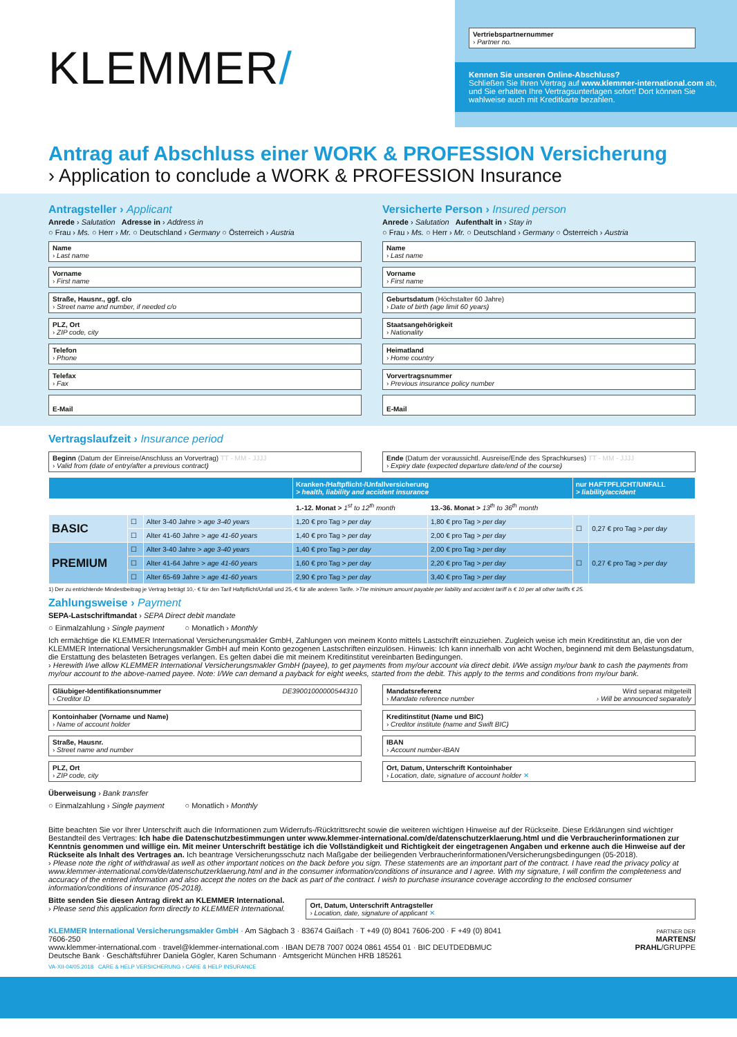KLEMMER/
Vertriebspartnernummer
› Partner no.
Kennen Sie unseren Online-Abschluss?
Schließen Sie Ihren Vertrag auf www.klemmer-international.com ab, und Sie erhalten Ihre Vertragsunterlagen sofort! Dort können Sie wahlweise auch mit Kreditkarte bezahlen.
Antrag auf Abschluss einer WORK & PROFESSION Versicherung
› Application to conclude a WORK & PROFESSION Insurance
Antragsteller › Applicant
Anrede › Salutation Adresse in › Address in
○ Frau › Ms. ○ Herr › Mr. ○ Deutschland › Germany ○ Österreich › Austria
Name
› Last name
Vorname
› First name
Straße, Hausnr., ggf. c/o
› Street name and number, if needed c/o
PLZ, Ort
› ZIP code, city
Telefon
› Phone
Telefax
› Fax
E-Mail
Versicherte Person › Insured person
Anrede › Salutation Aufenthalt in › Stay in
○ Frau › Ms. ○ Herr › Mr. ○ Deutschland › Germany ○ Österreich › Austria
Name
› Last name
Vorname
› First name
Geburtsdatum (Höchstalter 60 Jahre)
› Date of birth (age limit 60 years)
Staatsangehörigkeit
› Nationality
Heimatland
› Home country
Vorvertragsnummer
› Previous insurance policy number
E-Mail
Vertragslaufzeit › Insurance period
Beginn (Datum der Einreise/Anschluss an Vorvertrag) TT - MM - JJJJ
› Valid from (date of entry/after a previous contract)
Ende (Datum der voraussichtl. Ausreise/Ende des Sprachkurses) TT - MM - JJJJ
› Expiry date (expected departure date/end of the course)
| | | | Kranken-/Haftpflicht-/Unfallversicherung > health, liability and accident insurance | | nur HAFTPFLICHT/UNFALL > liability/accident | |
| --- | --- | --- | --- | --- | --- | --- |
| | | | 1.-12. Monat > 1<sup>st</sup> to 12<sup>th</sup> month | 13.-36. Monat > 13<sup>th</sup> to 36<sup>th</sup> month | | |
| BASIC | ☐ | Alter 3-40 Jahre > age 3-40 years | 1,20 € pro Tag > per day | 1,80 € pro Tag > per day | ☐ | 0,27 € pro Tag > per day |
| | ☐ | Alter 41-60 Jahre > age 41-60 years | 1,40 € pro Tag > per day | 2,00 € pro Tag > per day | | |
| PREMIUM | ☐ | Alter 3-40 Jahre > age 3-40 years | 1,40 € pro Tag > per day | 2,00 € pro Tag > per day | ☐ | 0,27 € pro Tag > per day |
| | ☐ | Alter 41-64 Jahre > age 41-60 years | 1,60 € pro Tag > per day | 2,20 € pro Tag > per day | | |
| | ☐ | Alter 65-69 Jahre > age 41-60 years | 2,90 € pro Tag > per day | 3,40 € pro Tag > per day | | |
1) Der zu entrichtende Mindestbeitrag je Vertrag beträgt 10,- € für den Tarif Haftpflicht/Unfall und 25,-€ für alle anderen Tarife. >The minimum amount payable per liability and accident tariff is € 10 per all other tariffs € 25.
Zahlungsweise › Payment
SEPA-Lastschriftmandat › SEPA Direct debit mandate
○ Einmalzahlung › Single payment
○ Monatlich › Monthly
Ich ermächtige die KLEMMER International Versicherungsmakler GmbH, Zahlungen von meinem Konto mittels Lastschrift einzuziehen. Zugleich weise ich mein Kreditinstitut an, die von der KLEMMER International Versicherungsmakler GmbH auf mein Konto gezogenen Lastschriften einzulösen. Hinweis: Ich kann innerhalb von acht Wochen, beginnend mit dem Belastungsdatum, die Erstattung des belasteten Betrages verlangen. Es gelten dabei die mit meinem Kreditinstitut vereinbarten Bedingungen.
› Herewith I/we allow KLEMMER International Versicherungsmakler GmbH (payee), to get payments from my/our account via direct debit. I/We assign my/our bank to cash the payments from my/our account to the above-named payee. Note: I/We can demand a payback for eight weeks, started from the debit. This apply to the terms and conditions from my/our bank.
Gläubiger-Identifikationsnummer DE39001000000544310
› Creditor ID
Kontoinhaber (Vorname und Name)
› Name of account holder
Straße, Hausnr.
› Street name and number
PLZ, Ort
› ZIP code, city
Mandatsreferenz Wird separat mitgeteilt
› Mandate reference number › Will be announced separately
Kreditinstitut (Name und BIC)
› Creditor institute (name and Swift BIC)
IBAN
› Account number-IBAN
Ort, Datum, Unterschrift Kontoinhaber
› Location, date, signature of account holder ✕
Überweisung › Bank transfer
○ Einmalzahlung › Single payment
○ Monatlich › Monthly
Bitte beachten Sie vor Ihrer Unterschrift auch die Informationen zum Widerrufs-/Rücktrittsrecht sowie die weiteren wichtigen Hinweise auf der Rückseite. Diese Erklärungen sind wichtiger Bestandteil des Vertrages: Ich habe die Datenschutzbestimmungen unter www.klemmer-international.com/de/datenschutzerklaerung.html und die Verbraucherinformationen zur Kenntnis genommen und willige ein. Mit meiner Unterschrift bestätige ich die Vollständigkeit und Richtigkeit der eingetragenen Angaben und erkenne auch die Hinweise auf der Rückseite als Inhalt des Vertrages an. Ich beantrage Versicherungsschutz nach Maßgabe der beiliegenden Verbraucherinformationen/Versicherungsbedingungen (05-2018).
› Please note the right of withdrawal as well as other important notices on the back before you sign. These statements are an important part of the contract. I have read the privacy policy at www.klemmer-international.com/de/datenschutzerklaerung.html and in the consumer information/conditions of insurance and I agree. With my signature, I will confirm the completeness and accuracy of the entered information and also accept the notes on the back as part of the contract. I wish to purchase insurance coverage according to the enclosed consumer information/conditions of insurance (05-2018).
Bitte senden Sie diesen Antrag direkt an KLEMMER International.
› Please send this application form directly to KLEMMER International.
Ort, Datum, Unterschrift Antragsteller
› Location, date, signature of applicant ✕
KLEMMER International Versicherungsmakler GmbH · Am Sägbach 3 · 83674 Gaißach · T +49 (0) 8041 7606-200 · F +49 (0) 8041 7606-250
www.klemmer-international.com · travel@klemmer-international.com · IBAN DE78 7007 0024 0861 4554 01 · BIC DEUTDEDBMUC
Deutsche Bank · Geschäftsführer Daniela Gögler, Karen Schumann · Amtsgericht München HRB 185261
PARTNER DER
MARTENS/
PRAHL/GRUPPE
VA-XII-04/05.2018 CARE & HELP VERSICHERUNG › CARE & HELP INSURANCE